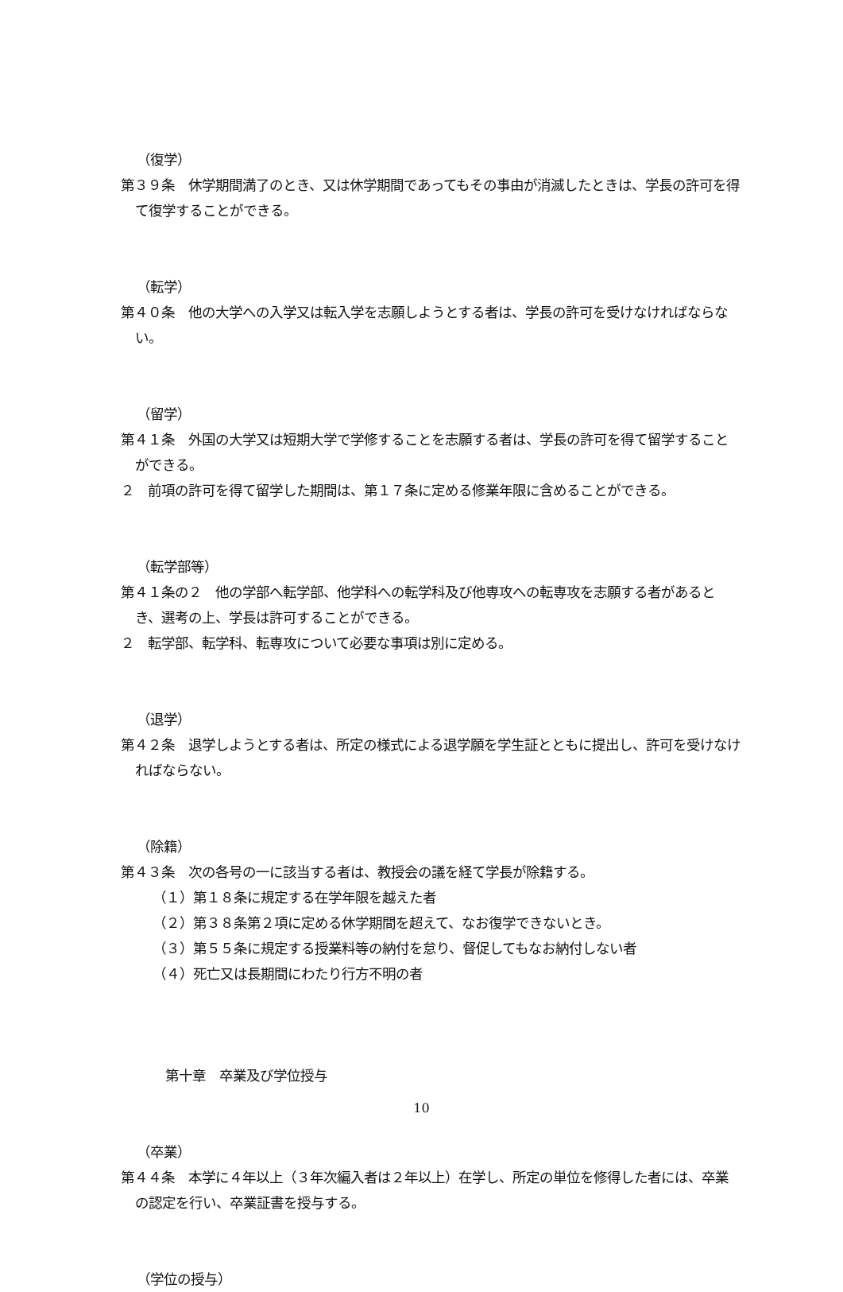（復学）
第３９条　休学期間満了のとき、又は休学期間であってもその事由が消滅したときは、学長の許可を得て復学することができる。
（転学）
第４０条　他の大学への入学又は転入学を志願しようとする者は、学長の許可を受けなければならない。
（留学）
第４１条　外国の大学又は短期大学で学修することを志願する者は、学長の許可を得て留学することができる。
２　前項の許可を得て留学した期間は、第１７条に定める修業年限に含めることができる。
（転学部等）
第４１条の２　他の学部へ転学部、他学科への転学科及び他専攻への転専攻を志願する者があるとき、選考の上、学長は許可することができる。
２　転学部、転学科、転専攻について必要な事項は別に定める。
（退学）
第４２条　退学しようとする者は、所定の様式による退学願を学生証とともに提出し、許可を受けなければならない。
（除籍）
第４３条　次の各号の一に該当する者は、教授会の議を経て学長が除籍する。
（１）第１８条に規定する在学年限を越えた者
（２）第３８条第２項に定める休学期間を超えて、なお復学できないとき。
（３）第５５条に規定する授業料等の納付を怠り、督促してもなお納付しない者
（４）死亡又は長期間にわたり行方不明の者
第十章　卒業及び学位授与
（卒業）
第４４条　本学に４年以上（３年次編入者は２年以上）在学し、所定の単位を修得した者には、卒業の認定を行い、卒業証書を授与する。
（学位の授与）
10